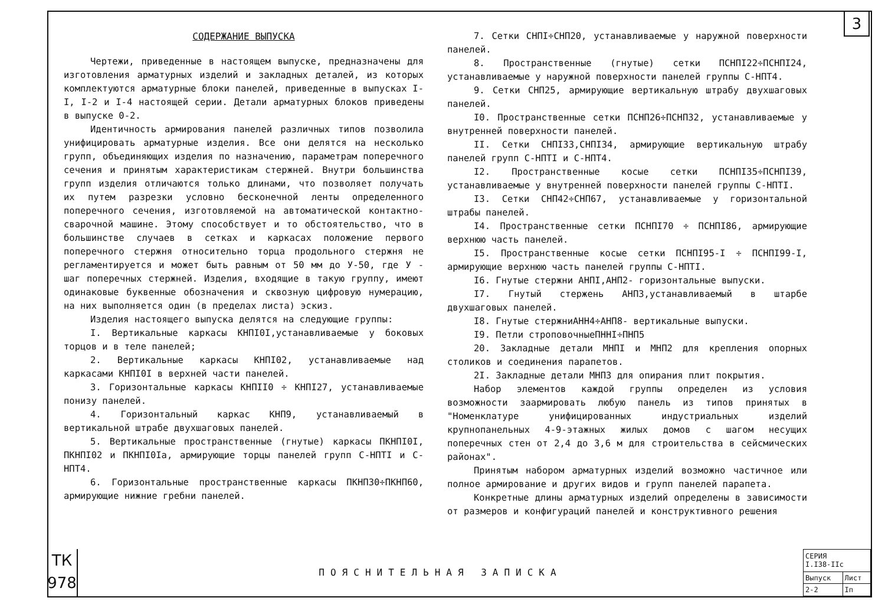3
СОДЕРЖАНИЕ ВЫПУСКА
Чертежи, приведенные в настоящем выпуске, предназначены для изготовления арматурных изделий и закладных деталей, из которых комплектуются арматурные блоки панелей, приведенные в выпусках I-I, I-2 и I-4 настоящей серии. Детали арматурных блоков приведены в выпуске 0-2.
Идентичность армирования панелей различных типов позволила унифицировать арматурные изделия. Все они делятся на несколько групп, объединяющих изделия по назначению, параметрам поперечного сечения и принятым характеристикам стержней. Внутри большинства групп изделия отличаются только длинами, что позволяет получать их путем разрезки условно бесконечной ленты определенного поперечного сечения, изготовляемой на автоматической контактно-сварочной машине. Этому способствует и то обстоятельство, что в большинстве случаев в сетках и каркасах положение первого поперечного стержня относительно торца продольного стержня не регламентируется и может быть равным от 50 мм до У-50, где У - шаг поперечных стержней. Изделия, входящие в такую группу, имеют одинаковые буквенные обозначения и сквозную цифровую нумерацию, на них выполняется один (в пределах листа) эскиз.
Изделия настоящего выпуска делятся на следующие группы:
I. Вертикальные каркасы КНПI0I,устанавливаемые у боковых торцов и в теле панелей;
2. Вертикальные каркасы КНПI02, устанавливаемые над каркасами КНПI0I в верхней части панелей.
3. Горизонтальные каркасы КНПII0 ÷ КНПI27, устанавливаемые понизу панелей.
4. Горизонтальный каркас КНП9, устанавливаемый в вертикальной штрабе двухшаговых панелей.
5. Вертикальные пространственные (гнутые) каркасы ПКНПI0I, ПКНПI02 и ПКНПI0Iа, армирующие торцы панелей групп С-НПТI и С-НПТ4.
6. Горизонтальные пространственные каркасы ПКНПЗ0÷ПКНП60, армирующие нижние гребни панелей.
7. Сетки СНПI÷СНП20, устанавливаемые у наружной поверхности панелей.
8. Пространственные (гнутые) сетки ПСНПI22÷ПСНПI24, устанавливаемые у наружной поверхности панелей группы С-НПТ4.
9. Сетки СНП25, армирующие вертикальную штрабу двухшаговых панелей.
I0. Пространственные сетки ПСНП26÷ПСНП32, устанавливаемые у внутренней поверхности панелей.
II. Сетки СНПI33,СНПI34, армирующие вертикальную штрабу панелей групп С-НПТI и С-НПТ4.
I2. Пространственные косые сетки ПСНПI35÷ПСНПI39, устанавливаемые у внутренней поверхности панелей группы С-НПТI.
I3. Сетки СНП42÷СНП67, устанавливаемые у горизонтальной штрабы панелей.
I4. Пространственные сетки ПСНПI70 ÷ ПСНПI86, армирующие верхнюю часть панелей.
I5. Пространственные косые сетки ПСНПI95-I ÷ ПСНПI99-I, армирующие верхнюю часть панелей группы С-НПТI.
I6. Гнутые стержни АНПI,АНП2- горизонтальные выпуски.
I7. Гнутый стержень АНП3,устанавливаемый в штарбе двухшаговых панелей.
I8. Гнутые стержниАНН4÷АНП8- вертикальные выпуски.
I9. Петли строповочныеПННI÷ПНП5
20. Закладные детали МНПI и МНП2 для крепления опорных столиков и соединения парапетов.
2I. Закладные детали МНП3 для опирания плит покрытия.
Набор элементов каждой группы определен из условия возможности заармировать любую панель из типов принятых в "Номенклатуре унифицированных индустриальных изделий крупнопанельных 4-9-этажных жилых домов с шагом несущих поперечных стен от 2,4 до 3,6 м для строительства в сейсмических районах".
Принятым набором арматурных изделий возможно частичное или полное армирование и других видов и групп панелей парапета.
Конкретные длины арматурных изделий определены в зависимости от размеров и конфигураций панелей и конструктивного решения
ТК
978
ПОЯСНИТЕЛЬНАЯ ЗАПИСКА
| СЕРИЯ I.I38-IIc | |
| Выпуск | Лист |
| 2-2 | Iп |